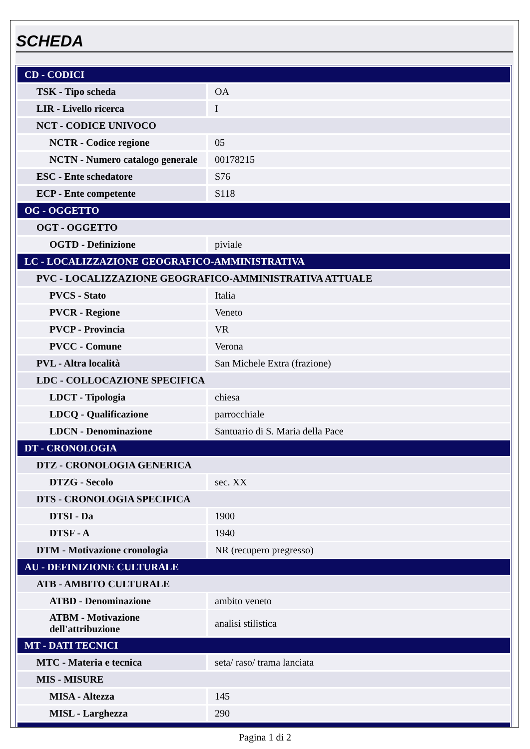SCHEDA
| CD - CODICI | |
| TSK - Tipo scheda | OA |
| LIR - Livello ricerca | I |
| NCT - CODICE UNIVOCO | |
| NCTR - Codice regione | 05 |
| NCTN - Numero catalogo generale | 00178215 |
| ESC - Ente schedatore | S76 |
| ECP - Ente competente | S118 |
| OG - OGGETTO | |
| OGT - OGGETTO | |
| OGTD - Definizione | piviale |
| LC - LOCALIZZAZIONE GEOGRAFICO-AMMINISTRATIVA | |
| PVC - LOCALIZZAZIONE GEOGRAFICO-AMMINISTRATIVA ATTUALE | |
| PVCS - Stato | Italia |
| PVCR - Regione | Veneto |
| PVCP - Provincia | VR |
| PVCC - Comune | Verona |
| PVL - Altra località | San Michele Extra (frazione) |
| LDC - COLLOCAZIONE SPECIFICA | |
| LDCT - Tipologia | chiesa |
| LDCQ - Qualificazione | parrocchiale |
| LDCN - Denominazione | Santuario di S. Maria della Pace |
| DT - CRONOLOGIA | |
| DTZ - CRONOLOGIA GENERICA | |
| DTZG - Secolo | sec. XX |
| DTS - CRONOLOGIA SPECIFICA | |
| DTSI - Da | 1900 |
| DTSF - A | 1940 |
| DTM - Motivazione cronologia | NR (recupero pregresso) |
| AU - DEFINIZIONE CULTURALE | |
| ATB - AMBITO CULTURALE | |
| ATBD - Denominazione | ambito veneto |
| ATBM - Motivazione dell'attribuzione | analisi stilistica |
| MT - DATI TECNICI | |
| MTC - Materia e tecnica | seta/ raso/ trama lanciata |
| MIS - MISURE | |
| MISA - Altezza | 145 |
| MISL - Larghezza | 290 |
Pagina 1 di 2